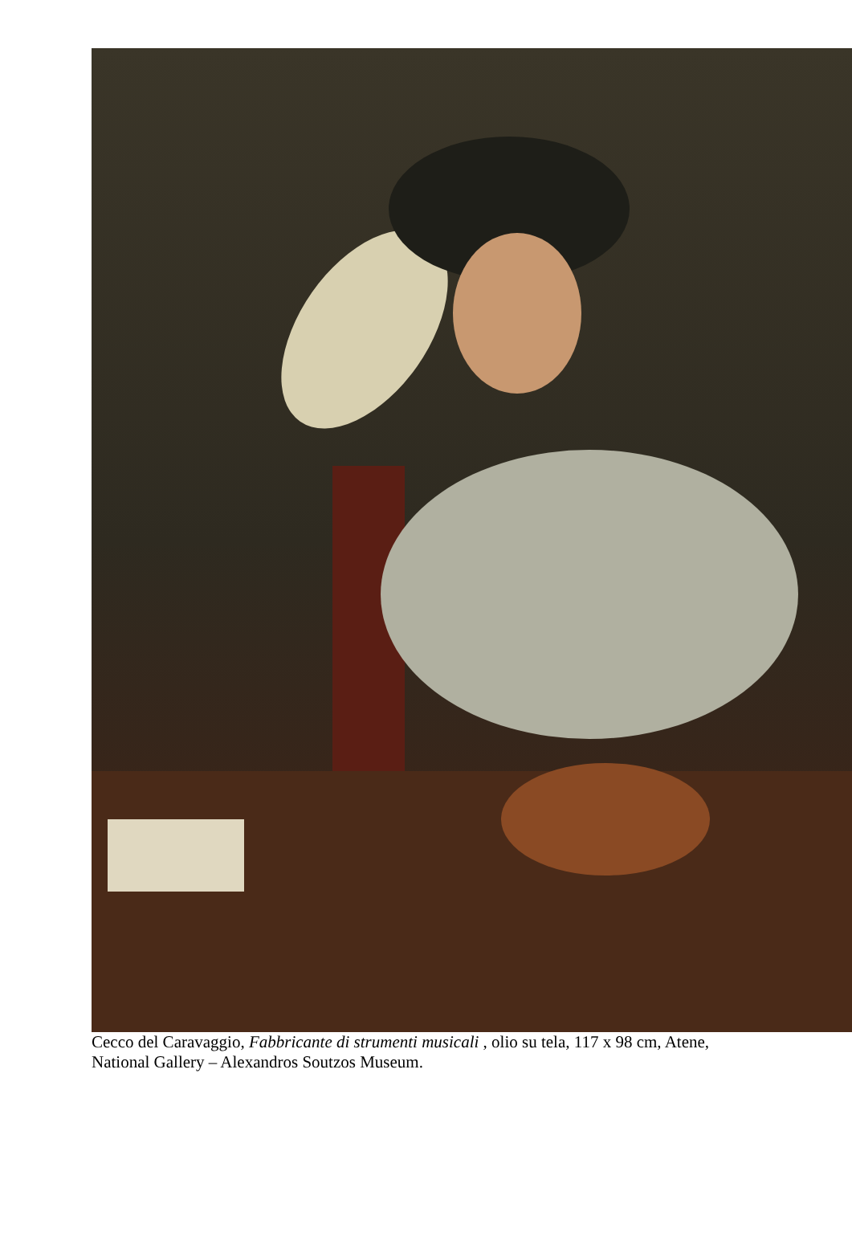Cecco del Caravaggio, Fabbricante di strumenti musicali , olio su tela, 117 x 98 cm, Atene,
National Gallery – Alexandros Soutzos Museum.